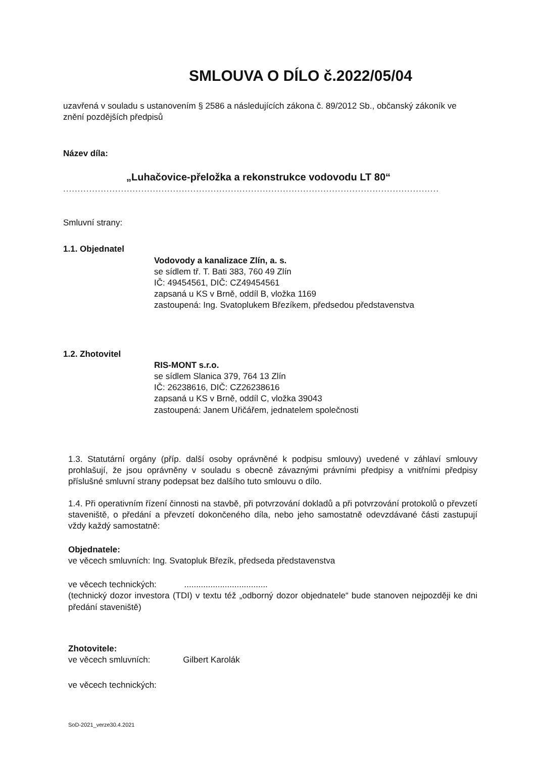SMLOUVA O DÍLO č.2022/05/04
uzavřená v souladu s ustanovením § 2586 a následujících zákona č. 89/2012 Sb., občanský zákoník ve znění pozdějších předpisů
Název díla:
„Luhačovice-přeložka a rekonstrukce vodovodu LT 80“
..................................................................................................................................
Smluvní strany:
1.1. Objednatel
Vodovody a kanalizace Zlín, a. s.
se sídlem tř. T. Bati 383, 760 49 Zlín
IČ: 49454561, DIČ: CZ49454561
zapsaná u KS v Brně, oddíl B, vložka 1169
zastoupená: Ing. Svatoplukem Březíkem, předsedou představenstva
1.2. Zhotovitel
RIS-MONT s.r.o.
se sídlem Slanica 379, 764 13 Zlín
IČ: 26238616, DIČ: CZ26238616
zapsaná u KS v Brně, oddíl C, vložka 39043
zastoupená: Janem Uřičářem, jednatelem společnosti
1.3. Statutární orgány (příp. další osoby oprávněné k podpisu smlouvy) uvedené v záhlaví smlouvy prohlašují, že jsou oprávněny v souladu s obecně závaznými právními předpisy a vnitřními předpisy příslušné smluvní strany podepsat bez dalšího tuto smlouvu o dílo.
1.4. Při operativním řízení činnosti na stavbě, při potvrzování dokladů a při potvrzování protokolů o převzetí staveniště, o předání a převzetí dokončeného díla, nebo jeho samostatně odevzdávané části zastupují vždy každý samostatně:
Objednatele:
ve věcech smluvních: Ing. Svatopluk Březík, předseda představenstva
ve věcech technických: ...................................
(technický dozor investora (TDI) v textu též „odborný dozor objednatele“ bude stanoven nejpozději ke dni předání staveniště)
Zhotovitele:
ve věcech smluvních: Gilbert Karolák
ve věcech technických:
SoD-2021_verze30.4.2021